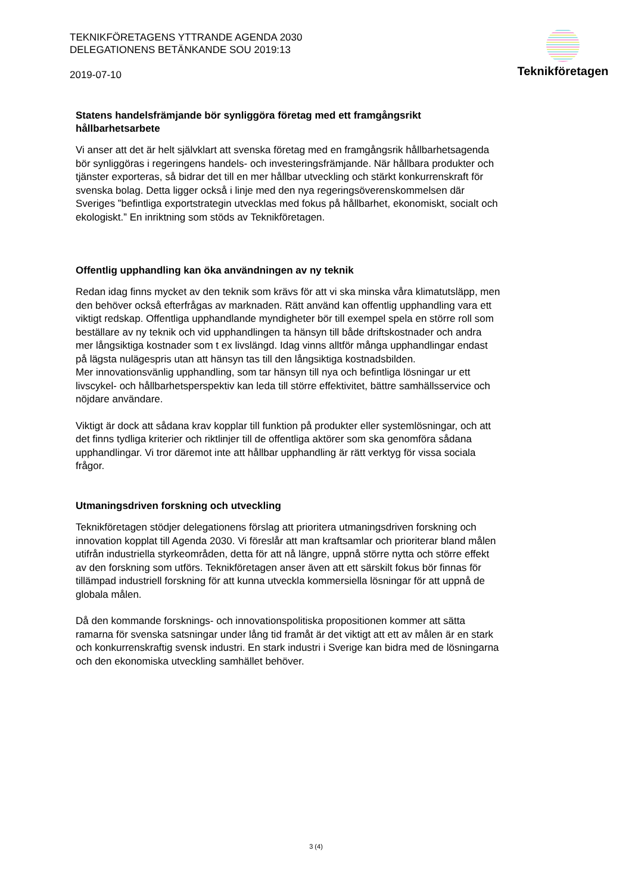TEKNIKFÖRETAGENS YTTRANDE AGENDA 2030 DELEGATIONENS BETÄNKANDE SOU 2019:13
2019-07-10
Teknikföretagen
Statens handelsfrämjande bör synliggöra företag med ett framgångsrikt hållbarhetsarbete
Vi anser att det är helt självklart att svenska företag med en framgångsrik hållbarhetsagenda bör synliggöras i regeringens handels- och investeringsfrämjande. När hållbara produkter och tjänster exporteras, så bidrar det till en mer hållbar utveckling och stärkt konkurrenskraft för svenska bolag. Detta ligger också i linje med den nya regeringsöverenskommelsen där Sveriges ”befintliga exportstrategin utvecklas med fokus på hållbarhet, ekonomiskt, socialt och ekologiskt.” En inriktning som stöds av Teknikföretagen.
Offentlig upphandling kan öka användningen av ny teknik
Redan idag finns mycket av den teknik som krävs för att vi ska minska våra klimatutsläpp, men den behöver också efterfrågas av marknaden. Rätt använd kan offentlig upphandling vara ett viktigt redskap. Offentliga upphandlande myndigheter bör till exempel spela en större roll som beställare av ny teknik och vid upphandlingen ta hänsyn till både driftskostnader och andra mer långsiktiga kostnader som t ex livslängd. Idag vinns alltför många upphandlingar endast på lägsta nulägespris utan att hänsyn tas till den långsiktiga kostnadsbilden.
Mer innovationsvänlig upphandling, som tar hänsyn till nya och befintliga lösningar ur ett livscykel- och hållbarhetsperspektiv kan leda till större effektivitet, bättre samhällsservice och nöjdare användare.
Viktigt är dock att sådana krav kopplar till funktion på produkter eller systemlösningar, och att det finns tydliga kriterier och riktlinjer till de offentliga aktörer som ska genomföra sådana upphandlingar. Vi tror däremot inte att hållbar upphandling är rätt verktyg för vissa sociala frågor.
Utmaningsdriven forskning och utveckling
Teknikföretagen stödjer delegationens förslag att prioritera utmaningsdriven forskning och innovation kopplat till Agenda 2030. Vi föreslår att man kraftsamlar och prioriterar bland målen utifrån industriella styrkeområden, detta för att nå längre, uppnå större nytta och större effekt av den forskning som utförs. Teknikföretagen anser även att ett särskilt fokus bör finnas för tillämpad industriell forskning för att kunna utveckla kommersiella lösningar för att uppnå de globala målen.
Då den kommande forsknings- och innovationspolitiska propositionen kommer att sätta ramarna för svenska satsningar under lång tid framåt är det viktigt att ett av målen är en stark och konkurrenskraftig svensk industri. En stark industri i Sverige kan bidra med de lösningarna och den ekonomiska utveckling samhället behöver.
3 (4)